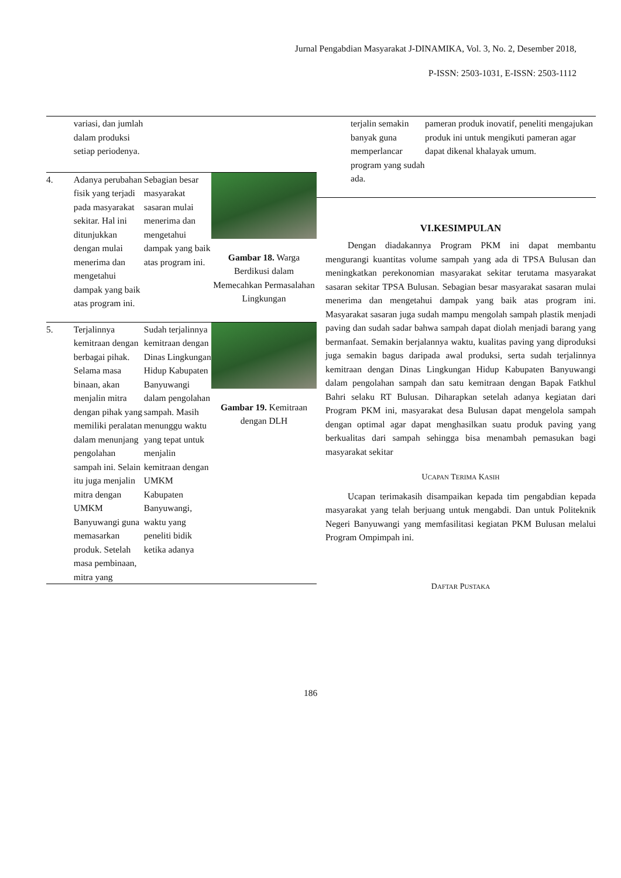Jurnal Pengabdian Masyarakat J-DINAMIKA, Vol. 3, No. 2, Desember 2018,
P-ISSN: 2503-1031, E-ISSN: 2503-1112
| | variasi, dan jumlah dalam produksi setiap periodenya. | | |
| 4. | Adanya perubahan fisik yang terjadi pada masyarakat sekitar. Hal ini ditunjukkan dengan mulai menerima dan mengetahui dampak yang baik atas program ini. | Sebagian besar masyarakat sasaran mulai menerima dan mengetahui dampak yang baik atas program ini. | Gambar 18. Warga Berdikusi dalam Memecahkan Permasalahan Lingkungan |
| 5. | Terjalinnya kemitraan dengan berbagai pihak. Selama masa binaan, akan menjalin mitra dengan pihak yang memiliki peralatan dalam menunjang pengolahan sampah ini. Selain itu juga menjalin mitra dengan UMKM Banyuwangi guna memasarkan produk. Setelah masa pembinaan, mitra yang | Sudah terjalinnya kemitraan dengan Dinas Lingkungan Hidup Kabupaten Banyuwangi dalam pengolahan sampah. Masih menunggu waktu yang tepat untuk menjalin kemitraan dengan UMKM Kabupaten Banyuwangi, waktu yang peneliti bidik ketika adanya | Gambar 19. Kemitraan dengan DLH |
| | terjalin semakin banyak guna memperlancar program yang sudah ada. | pameran produk inovatif, peneliti mengajukan produk ini untuk mengikuti pameran agar dapat dikenal khalayak umum. |
VI.KESIMPULAN
Dengan diadakannya Program PKM ini dapat membantu mengurangi kuantitas volume sampah yang ada di TPSA Bulusan dan meningkatkan perekonomian masyarakat sekitar terutama masyarakat sasaran sekitar TPSA Bulusan. Sebagian besar masyarakat sasaran mulai menerima dan mengetahui dampak yang baik atas program ini. Masyarakat sasaran juga sudah mampu mengolah sampah plastik menjadi paving dan sudah sadar bahwa sampah dapat diolah menjadi barang yang bermanfaat. Semakin berjalannya waktu, kualitas paving yang diproduksi juga semakin bagus daripada awal produksi, serta sudah terjalinnya kemitraan dengan Dinas Lingkungan Hidup Kabupaten Banyuwangi dalam pengolahan sampah dan satu kemitraan dengan Bapak Fatkhul Bahri selaku RT Bulusan. Diharapkan setelah adanya kegiatan dari Program PKM ini, masyarakat desa Bulusan dapat mengelola sampah dengan optimal agar dapat menghasilkan suatu produk paving yang berkualitas dari sampah sehingga bisa menambah pemasukan bagi masyarakat sekitar
UCAPAN TERIMA KASIH
Ucapan terimakasih disampaikan kepada tim pengabdian kepada masyarakat yang telah berjuang untuk mengabdi. Dan untuk Politeknik Negeri Banyuwangi yang memfasilitasi kegiatan PKM Bulusan melalui Program Ompimpah ini.
DAFTAR PUSTAKA
186